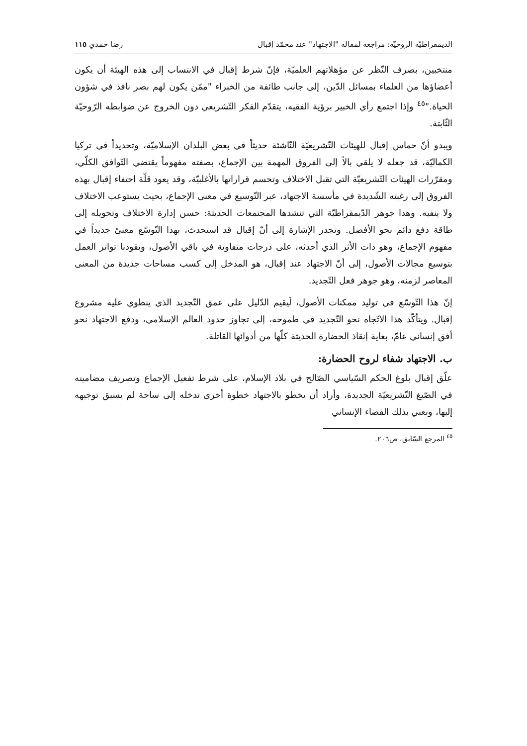الديمقراطيّة الروحيّة: مراجعة لمقالة "الاجتهاد" عند محمّد إقبال رضا حمدي ١١٥
منتخبين، بصرف النّظر عن مؤهلاتهم العلميّة، فإنّ شرط إقبال في الانتساب إلى هذه الهيئة أن يكون أعضاؤها من العلماء بمسائل الدّين، إلى جانب طائفة من الخبراء "ممّن يكون لهم بصر نافذ في شؤون الحياة."<sup>٤٥</sup> وإذا اجتمع رأي الخبير برؤية الفقيه، يتقدّم الفكر التّشريعي دون الخروج عن ضوابطه الرّوحيّة الثّابتة.
ويبدو أنّ حماس إقبال للهيئات التّشريعيّة النّاشئة حديثاً في بعض البلدان الإسلاميّة، وتحديداً في تركيا الكماليّة، قد جعله لا يلقي بالاً إلى الفروق المهمة بين الإجماع، بصفته مفهوماً يقتضي التّوافق الكلّي، ومقرّرات الهيئات التّشريعيّة التي تقبل الاختلاف وتحسم قراراتها بالأغلبيّة، وقد يعود قلّة احتفاء إقبال بهذه الفروق إلى رغبته الشّديدة في مأسسة الاجتهاد، عبر التّوسيع في معنى الإجماع، بحيث يستوعب الاختلاف ولا ينفيه. وهذا جوهر الدّيمقراطيّة التي تنشدها المجتمعات الحديثة: حسن إدارة الاختلاف وتحويله إلى طاقة دفع دائم نحو الأفضل. وتجدر الإشارة إلى أنّ إقبال قد استحدث، بهذا التّوسّع معنىً جديداً في مفهوم الإجماع، وهو ذات الأثر الذي أحدثه، على درجات متفاوتة في باقي الأصول، ويقودنا تواتر العمل بتوسيع مجالات الأصول، إلى أنّ الاجتهاد عند إقبال، هو المدخل إلى كسب مساحات جديدة من المعنى المعاصر لزمنه، وهو جوهر فعل التّجديد.
إنّ هذا التّوسّع في توليد ممكنات الأصول، لَيقيم الدّليل على عمق التّجديد الذي ينطوي عليه مشروع إقبال. ويتأكّد هذا الاتّجاه نحو التّجديد في طموحه، إلى تجاوز حدود العالم الإسلامي، ودفع الاجتهاد نحو أفق إنساني عامّ، بغاية إنقاذ الحضارة الحديثة كلّها من أدوائها القاتلة.
ب. الاجتهاد شفاء لروح الحضارة:
علّق إقبال بلوغ الحكم السّياسي الصّالح في بلاد الإسلام، على شرط تفعيل الإجماع وتصريف مضامينه في الصّيغ التّشريعيّة الجديدة، وأراد أن يخطو بالاجتهاد خطوة أخرى تدخله إلى ساحة لم يسبق توجيهه إليها، ونعني بذلك الفضاء الإنساني
<sup>٤٥</sup> المرجع السّابق، ص٢٠٦.